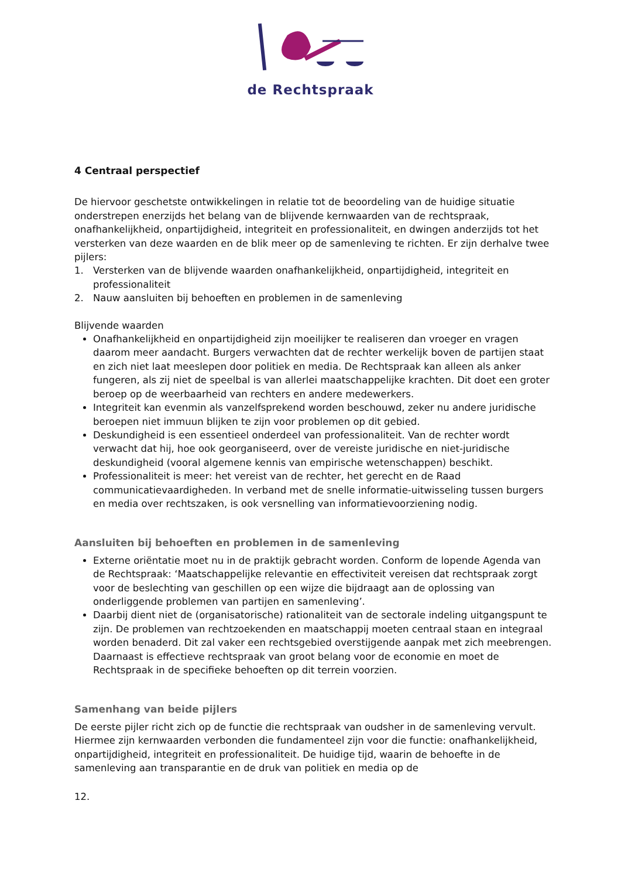de Rechtspraak
4 Centraal perspectief
De hiervoor geschetste ontwikkelingen in relatie tot de beoordeling van de huidige situatie onderstrepen enerzijds het belang van de blijvende kernwaarden van de rechtspraak, onafhankelijkheid, onpartijdigheid, integriteit en professionaliteit, en dwingen anderzijds tot het versterken van deze waarden en de blik meer op de samenleving te richten. Er zijn derhalve twee pijlers:
1. Versterken van de blijvende waarden onafhankelijkheid, onpartijdigheid, integriteit en professionaliteit
2. Nauw aansluiten bij behoeften en problemen in de samenleving
Blijvende waarden
Onafhankelijkheid en onpartijdigheid zijn moeilijker te realiseren dan vroeger en vragen daarom meer aandacht. Burgers verwachten dat de rechter werkelijk boven de partijen staat en zich niet laat meeslepen door politiek en media. De Rechtspraak kan alleen als anker fungeren, als zij niet de speelbal is van allerlei maatschappelijke krachten. Dit doet een groter beroep op de weerbaarheid van rechters en andere medewerkers.
Integriteit kan evenmin als vanzelfsprekend worden beschouwd, zeker nu andere juridische beroepen niet immuun blijken te zijn voor problemen op dit gebied.
Deskundigheid is een essentieel onderdeel van professionaliteit. Van de rechter wordt verwacht dat hij, hoe ook georganiseerd, over de vereiste juridische en niet-juridische deskundigheid (vooral algemene kennis van empirische wetenschappen) beschikt.
Professionaliteit is meer: het vereist van de rechter, het gerecht en de Raad communicatievaardigheden. In verband met de snelle informatie-uitwisseling tussen burgers en media over rechtszaken, is ook versnelling van informatievoorziening nodig.
Aansluiten bij behoeften en problemen in de samenleving
Externe oriëntatie moet nu in de praktijk gebracht worden. Conform de lopende Agenda van de Rechtspraak: ‘Maatschappelijke relevantie en effectiviteit vereisen dat rechtspraak zorgt voor de beslechting van geschillen op een wijze die bijdraagt aan de oplossing van onderliggende problemen van partijen en samenleving’.
Daarbij dient niet de (organisatorische) rationaliteit van de sectorale indeling uitgangspunt te zijn. De problemen van rechtzoekenden en maatschappij moeten centraal staan en integraal worden benaderd. Dit zal vaker een rechtsgebied overstijgende aanpak met zich meebrengen. Daarnaast is effectieve rechtspraak van groot belang voor de economie en moet de Rechtspraak in de specifieke behoeften op dit terrein voorzien.
Samenhang van beide pijlers
De eerste pijler richt zich op de functie die rechtspraak van oudsher in de samenleving vervult. Hiermee zijn kernwaarden verbonden die fundamenteel zijn voor die functie: onafhankelijkheid, onpartijdigheid, integriteit en professionaliteit. De huidige tijd, waarin de behoefte in de samenleving aan transparantie en de druk van politiek en media op de
12.